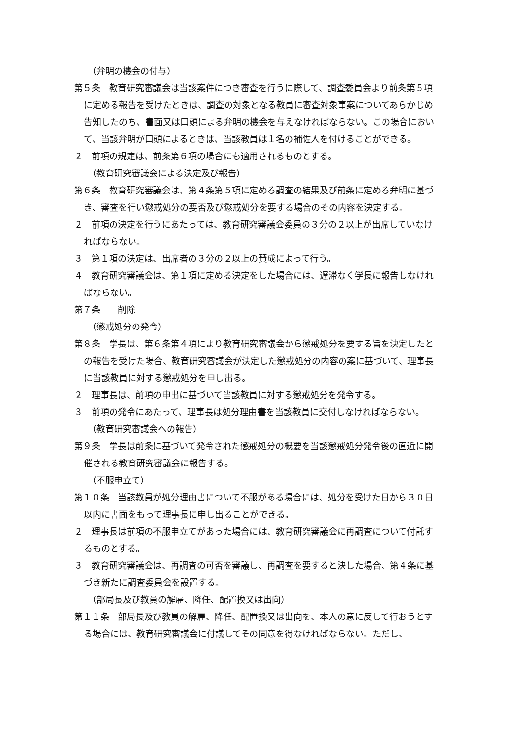（弁明の機会の付与）
第５条　教育研究審議会は当該案件につき審査を行うに際して、調査委員会より前条第５項に定める報告を受けたときは、調査の対象となる教員に審査対象事案についてあらかじめ告知したのち、書面又は口頭による弁明の機会を与えなければならない。この場合において、当該弁明が口頭によるときは、当該教員は１名の補佐人を付けることができる。
２　前項の規定は、前条第６項の場合にも適用されるものとする。
（教育研究審議会による決定及び報告）
第６条　教育研究審議会は、第４条第５項に定める調査の結果及び前条に定める弁明に基づき、審査を行い懲戒処分の要否及び懲戒処分を要する場合のその内容を決定する。
２　前項の決定を行うにあたっては、教育研究審議会委員の３分の２以上が出席していなければならない。
３　第１項の決定は、出席者の３分の２以上の賛成によって行う。
４　教育研究審議会は、第１項に定める決定をした場合には、遅滞なく学長に報告しなければならない。
第７条　　削除
（懲戒処分の発令）
第８条　学長は、第６条第４項により教育研究審議会から懲戒処分を要する旨を決定したとの報告を受けた場合、教育研究審議会が決定した懲戒処分の内容の案に基づいて、理事長に当該教員に対する懲戒処分を申し出る。
２　理事長は、前項の申出に基づいて当該教員に対する懲戒処分を発令する。
３　前項の発令にあたって、理事長は処分理由書を当該教員に交付しなければならない。
（教育研究審議会への報告）
第９条　学長は前条に基づいて発令された懲戒処分の概要を当該懲戒処分発令後の直近に開催される教育研究審議会に報告する。
（不服申立て）
第１０条　当該教員が処分理由書について不服がある場合には、処分を受けた日から３０日以内に書面をもって理事長に申し出ることができる。
２　理事長は前項の不服申立てがあった場合には、教育研究審議会に再調査について付託するものとする。
３　教育研究審議会は、再調査の可否を審議し、再調査を要すると決した場合、第４条に基づき新たに調査委員会を設置する。
（部局長及び教員の解雇、降任、配置換又は出向）
第１１条　部局長及び教員の解雇、降任、配置換又は出向を、本人の意に反して行おうとする場合には、教育研究審議会に付議してその同意を得なければならない。ただし、